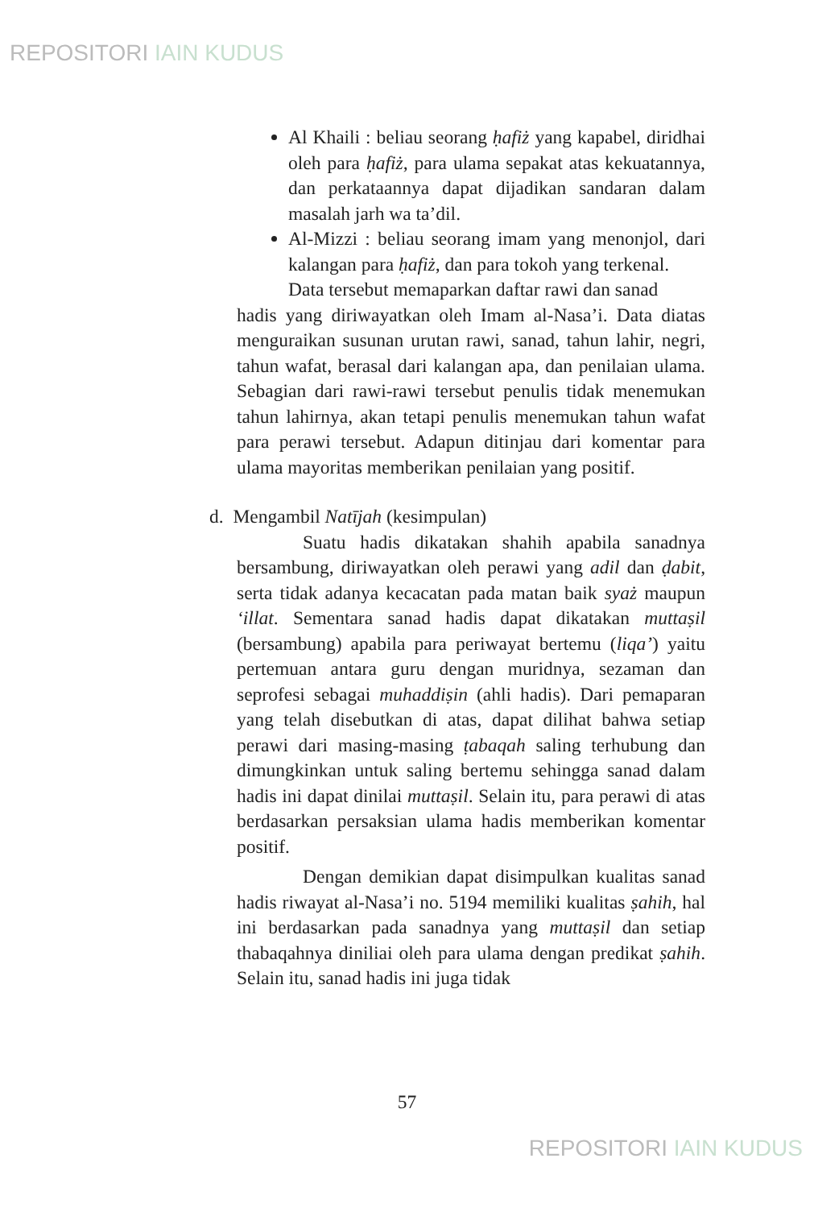REPOSITORI IAIN KUDUS
Al Khaili : beliau seorang ḥafiż yang kapabel, diridhai oleh para ḥafiż, para ulama sepakat atas kekuatannya, dan perkataannya dapat dijadikan sandaran dalam masalah jarh wa ta’dil.
Al-Mizzi : beliau seorang imam yang menonjol, dari kalangan para ḥafiż, dan para tokoh yang terkenal.
Data tersebut memaparkan daftar rawi dan sanad
hadis yang diriwayatkan oleh Imam al-Nasa’i. Data diatas menguraikan susunan urutan rawi, sanad, tahun lahir, negri, tahun wafat, berasal dari kalangan apa, dan penilaian ulama. Sebagian dari rawi-rawi tersebut penulis tidak menemukan tahun lahirnya, akan tetapi penulis menemukan tahun wafat para perawi tersebut. Adapun ditinjau dari komentar para ulama mayoritas memberikan penilaian yang positif.
d. Mengambil Natījah (kesimpulan)
Suatu hadis dikatakan shahih apabila sanadnya bersambung, diriwayatkan oleh perawi yang adil dan ḍabit, serta tidak adanya kecacatan pada matan baik syaż maupun ‘illat. Sementara sanad hadis dapat dikatakan muttaṣil (bersambung) apabila para periwayat bertemu (liqa’) yaitu pertemuan antara guru dengan muridnya, sezaman dan seprofesi sebagai muhaddiṣin (ahli hadis). Dari pemaparan yang telah disebutkan di atas, dapat dilihat bahwa setiap perawi dari masing-masing ṭabaqah saling terhubung dan dimungkinkan untuk saling bertemu sehingga sanad dalam hadis ini dapat dinilai muttaṣil. Selain itu, para perawi di atas berdasarkan persaksian ulama hadis memberikan komentar positif.
Dengan demikian dapat disimpulkan kualitas sanad hadis riwayat al-Nasa’i no. 5194 memiliki kualitas ṣahih, hal ini berdasarkan pada sanadnya yang muttaṣil dan setiap thabaqahnya diniliai oleh para ulama dengan predikat ṣahih. Selain itu, sanad hadis ini juga tidak
57
REPOSITORI IAIN KUDUS